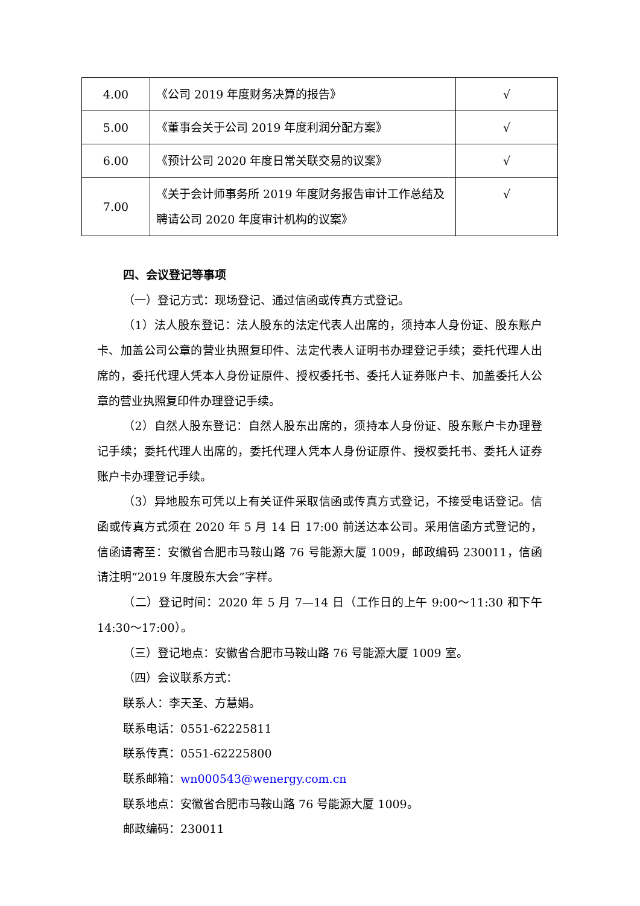| 4.00 | 《公司 2019 年度财务决算的报告》 | √ |
| 5.00 | 《董事会关于公司 2019 年度利润分配方案》 | √ |
| 6.00 | 《预计公司 2020 年度日常关联交易的议案》 | √ |
| 7.00 | 《关于会计师事务所 2019 年度财务报告审计工作总结及聘请公司 2020 年度审计机构的议案》 | √ |
四、会议登记等事项
（一）登记方式：现场登记、通过信函或传真方式登记。
（1）法人股东登记：法人股东的法定代表人出席的，须持本人身份证、股东账户卡、加盖公司公章的营业执照复印件、法定代表人证明书办理登记手续；委托代理人出席的，委托代理人凭本人身份证原件、授权委托书、委托人证券账户卡、加盖委托人公章的营业执照复印件办理登记手续。
（2）自然人股东登记：自然人股东出席的，须持本人身份证、股东账户卡办理登记手续；委托代理人出席的，委托代理人凭本人身份证原件、授权委托书、委托人证券账户卡办理登记手续。
（3）异地股东可凭以上有关证件采取信函或传真方式登记，不接受电话登记。信函或传真方式须在 2020 年 5 月 14 日 17:00 前送达本公司。采用信函方式登记的，信函请寄至：安徽省合肥市马鞍山路 76 号能源大厦 1009，邮政编码 230011，信函请注明“2019 年度股东大会”字样。
（二）登记时间：2020 年 5 月 7—14 日（工作日的上午 9:00～11:30 和下午 14:30～17:00）。
（三）登记地点：安徽省合肥市马鞍山路 76 号能源大厦 1009 室。
（四）会议联系方式：
联系人：李天圣、方慧娟。
联系电话：0551-62225811
联系传真：0551-62225800
联系邮箱：wn000543@wenergy.com.cn
联系地点：安徽省合肥市马鞍山路 76 号能源大厦 1009。
邮政编码：230011